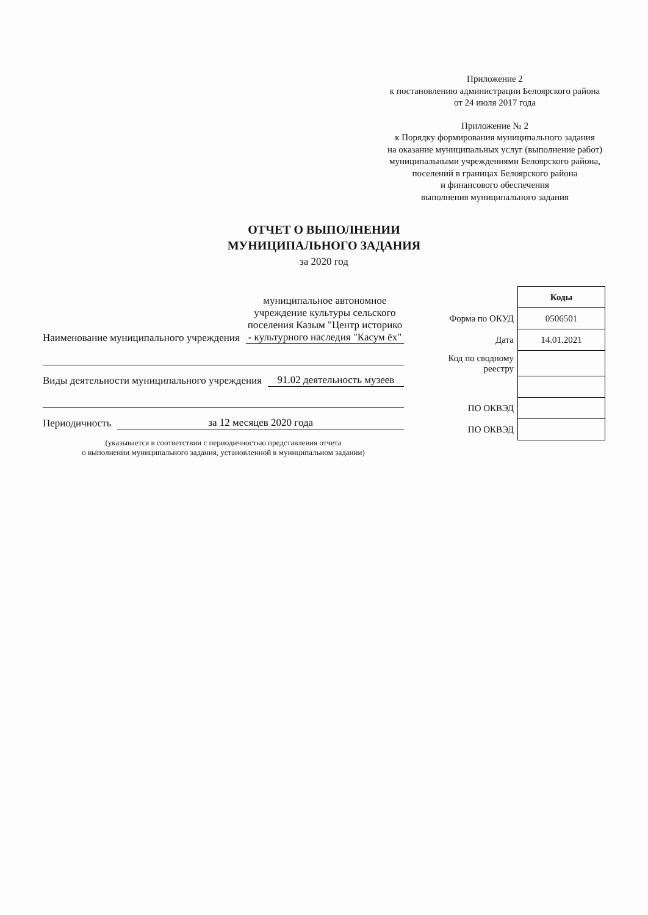Приложение 2
к постановлению администрации Белоярского района
от 24 июля 2017 года
Приложение № 2
к Порядку формирования муниципального задания
на оказание муниципальных услуг (выполнение работ)
муниципальными учреждениями Белоярского района,
поселений в границах Белоярского района
и финансового обеспечения
выполнения муниципального задания
ОТЧЕТ О ВЫПОЛНЕНИИ
МУНИЦИПАЛЬНОГО ЗАДАНИЯ
за 2020 год
Наименование муниципального учреждения муниципальное автономное учреждение культуры сельского поселения Казым "Центр историко - культурного наследия "Касум ёх"
Виды деятельности муниципального учреждения 91.02 деятельность музеев
Периодичность за 12 месяцев 2020 года
(указывается в соответствии с периодичностью представления отчета
о выполнении муниципального задания, установленной в муниципальном задании)
| | Коды |
| Форма по ОКУД | 0506501 |
| Дата | 14.01.2021 |
| Код по сводному реестру | |
| ПО ОКВЭД | |
| ПО ОКВЭД | |